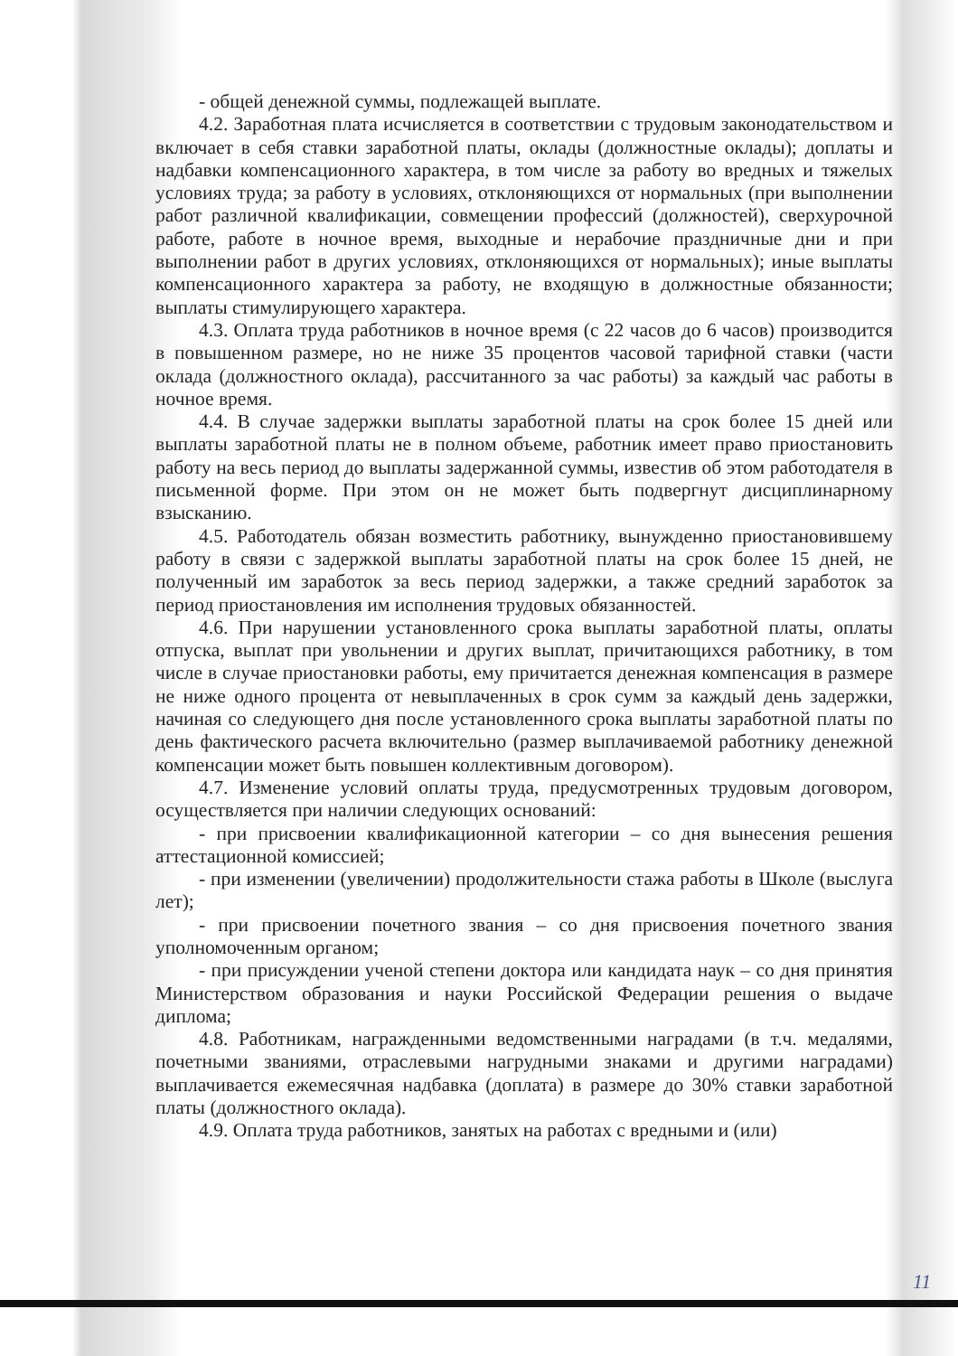- общей денежной суммы, подлежащей выплате.
4.2. Заработная плата исчисляется в соответствии с трудовым законодательством и включает в себя ставки заработной платы, оклады (должностные оклады); доплаты и надбавки компенсационного характера, в том числе за работу во вредных и тяжелых условиях труда; за работу в условиях, отклоняющихся от нормальных (при выполнении работ различной квалификации, совмещении профессий (должностей), сверхурочной работе, работе в ночное время, выходные и нерабочие праздничные дни и при выполнении работ в других условиях, отклоняющихся от нормальных); иные выплаты компенсационного характера за работу, не входящую в должностные обязанности; выплаты стимулирующего характера.
4.3. Оплата труда работников в ночное время (с 22 часов до 6 часов) производится в повышенном размере, но не ниже 35 процентов часовой тарифной ставки (части оклада (должностного оклада), рассчитанного за час работы) за каждый час работы в ночное время.
4.4. В случае задержки выплаты заработной платы на срок более 15 дней или выплаты заработной платы не в полном объеме, работник имеет право приостановить работу на весь период до выплаты задержанной суммы, известив об этом работодателя в письменной форме. При этом он не может быть подвергнут дисциплинарному взысканию.
4.5. Работодатель обязан возместить работнику, вынужденно приостановившему работу в связи с задержкой выплаты заработной платы на срок более 15 дней, не полученный им заработок за весь период задержки, а также средний заработок за период приостановления им исполнения трудовых обязанностей.
4.6. При нарушении установленного срока выплаты заработной платы, оплаты отпуска, выплат при увольнении и других выплат, причитающихся работнику, в том числе в случае приостановки работы, ему причитается денежная компенсация в размере не ниже одного процента от невыплаченных в срок сумм за каждый день задержки, начиная со следующего дня после установленного срока выплаты заработной платы по день фактического расчета включительно (размер выплачиваемой работнику денежной компенсации может быть повышен коллективным договором).
4.7. Изменение условий оплаты труда, предусмотренных трудовым договором, осуществляется при наличии следующих оснований:
- при присвоении квалификационной категории – со дня вынесения решения аттестационной комиссией;
- при изменении (увеличении) продолжительности стажа работы в Школе (выслуга лет);
- при присвоении почетного звания – со дня присвоения почетного звания уполномоченным органом;
- при присуждении ученой степени доктора или кандидата наук – со дня принятия Министерством образования и науки Российской Федерации решения о выдаче диплома;
4.8. Работникам, награжденными ведомственными наградами (в т.ч. медалями, почетными званиями, отраслевыми нагрудными знаками и другими наградами) выплачивается ежемесячная надбавка (доплата) в размере до 30% ставки заработной платы (должностного оклада).
4.9. Оплата труда работников, занятых на работах с вредными и (или)
11